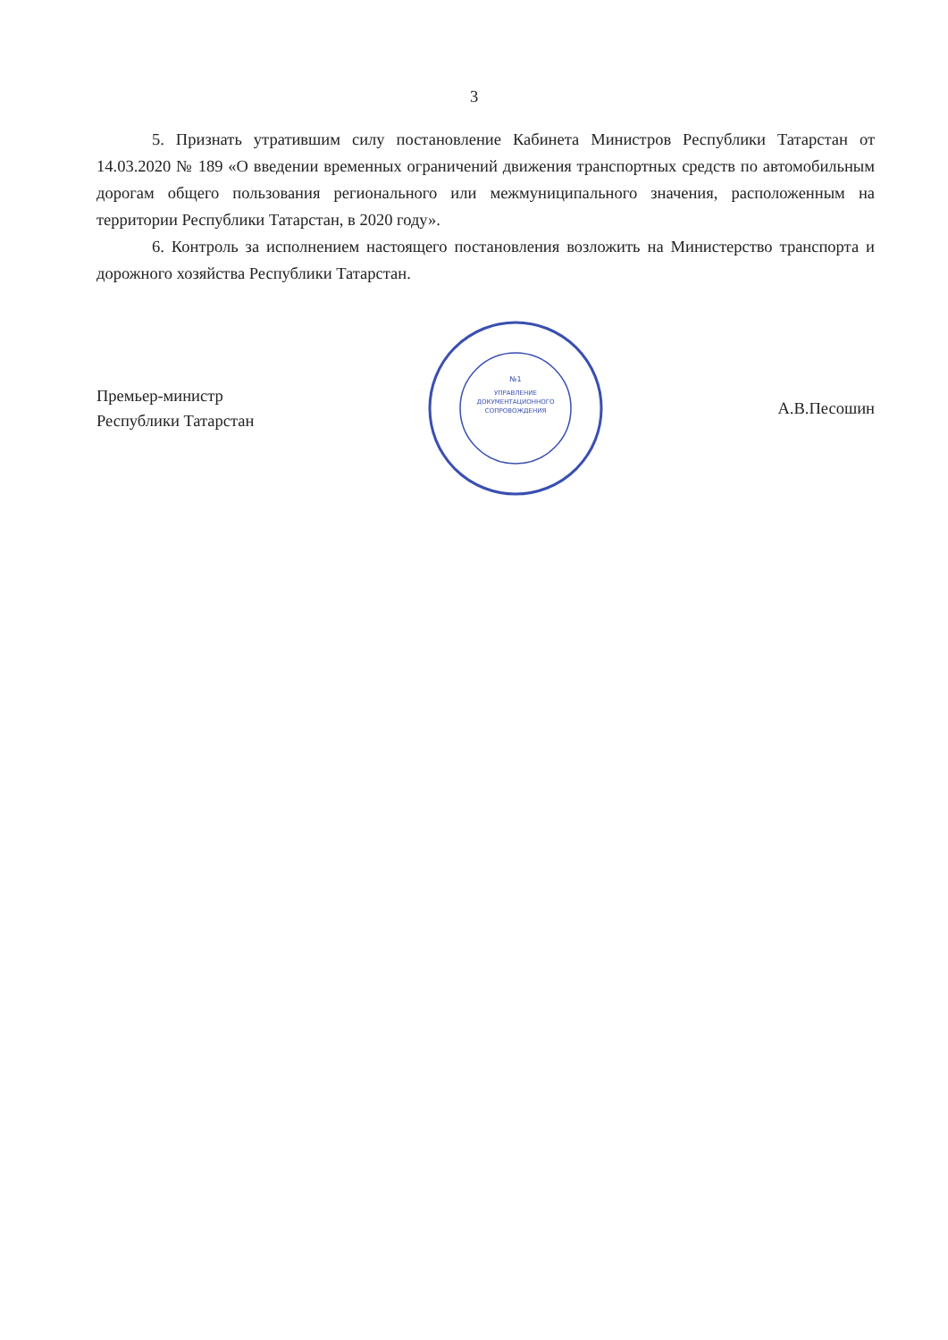3
5. Признать утратившим силу постановление Кабинета Министров Республики Татарстан от 14.03.2020 № 189 «О введении временных ограничений движения транспортных средств по автомобильным дорогам общего пользования регионального или межмуниципального значения, расположенным на территории Республики Татарстан, в 2020 году».
6. Контроль за исполнением настоящего постановления возложить на Министерство транспорта и дорожного хозяйства Республики Татарстан.
Премьер-министр
Республики Татарстан
№1
УПРАВЛЕНИЕ
ДОКУМЕНТАЦИОННОГО
СОПРОВОЖДЕНИЯ
А.В.Песошин